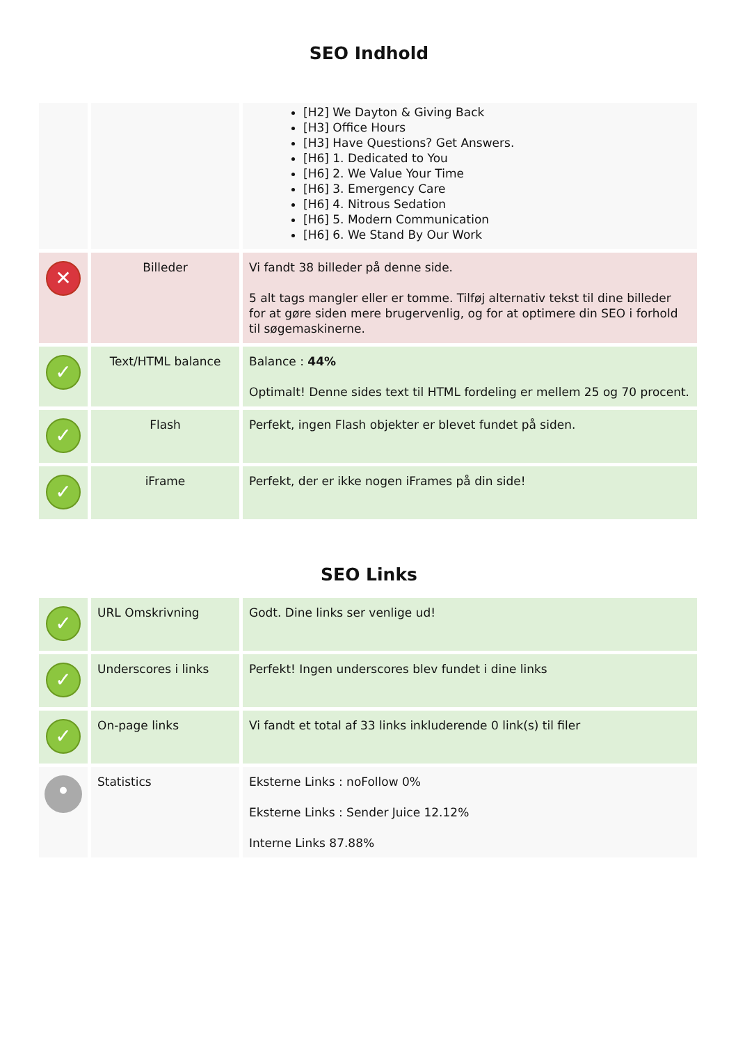SEO Indhold
| | | [H2] We Dayton & Giving Back [H3] Office Hours [H3] Have Questions? Get Answers. [H6] 1. Dedicated to You [H6] 2. We Value Your Time [H6] 3. Emergency Care [H6] 4. Nitrous Sedation [H6] 5. Modern Communication [H6] 6. We Stand By Our Work |
| ✕ | Billeder | Vi fandt 38 billeder på denne side. 5 alt tags mangler eller er tomme. Tilføj alternativ tekst til dine billeder for at gøre siden mere brugervenlig, og for at optimere din SEO i forhold til søgemaskinerne. |
| ✓ | Text/HTML balance | Balance : 44% Optimalt! Denne sides text til HTML fordeling er mellem 25 og 70 procent. |
| ✓ | Flash | Perfekt, ingen Flash objekter er blevet fundet på siden. |
| ✓ | iFrame | Perfekt, der er ikke nogen iFrames på din side! |
SEO Links
| ✓ | URL Omskrivning | Godt. Dine links ser venlige ud! |
| ✓ | Underscores i links | Perfekt! Ingen underscores blev fundet i dine links |
| ✓ | On-page links | Vi fandt et total af 33 links inkluderende 0 link(s) til filer |
| • | Statistics | Eksterne Links : noFollow 0% Eksterne Links : Sender Juice 12.12% Interne Links 87.88% |